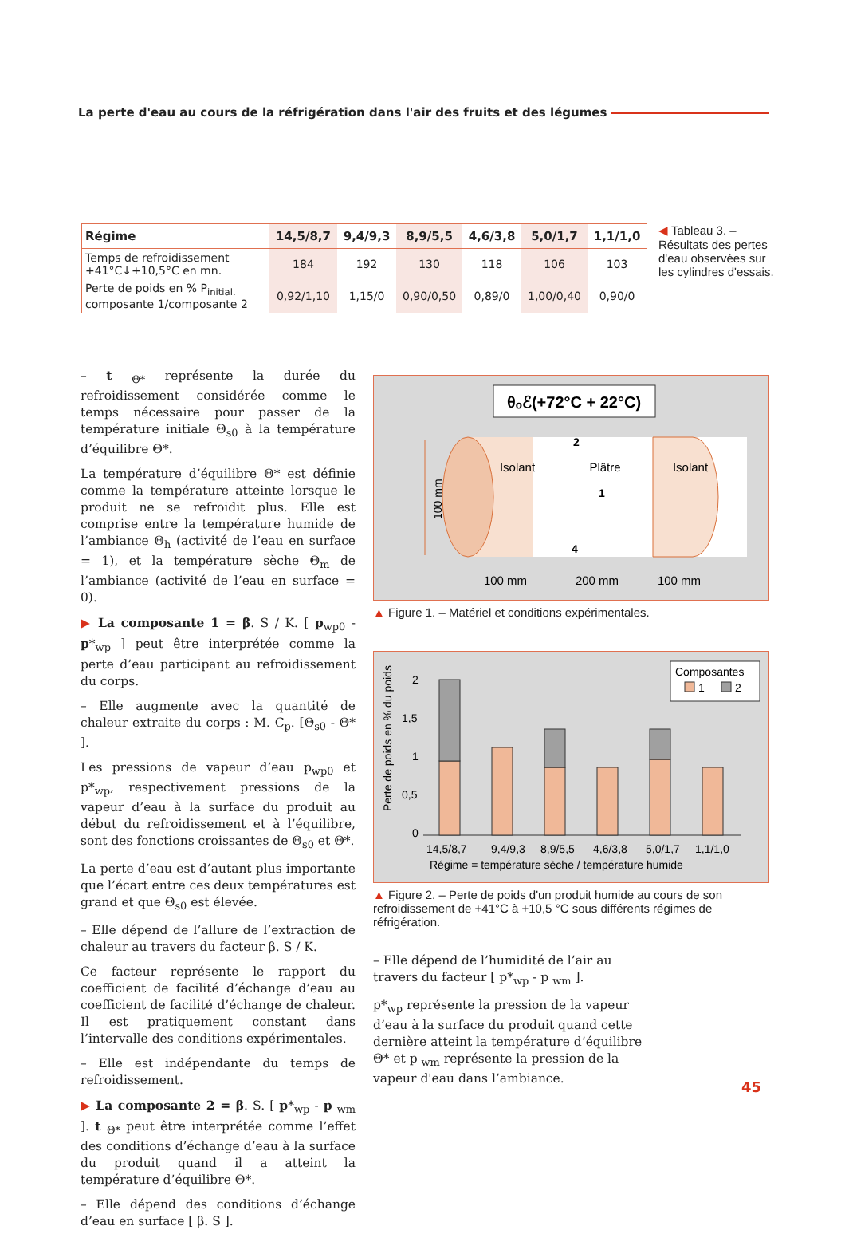La perte d'eau au cours de la réfrigération dans l'air des fruits et des légumes
| Régime | 14,5/8,7 | 9,4/9,3 | 8,9/5,5 | 4,6/3,8 | 5,0/1,7 | 1,1/1,0 |
| --- | --- | --- | --- | --- | --- | --- |
| Temps de refroidissement +41°C↓+10,5°C en mn. | 184 | 192 | 130 | 118 | 106 | 103 |
| Perte de poids en % P<sub>initial.</sub> composante 1/composante 2 | 0,92/1,10 | 1,15/0 | 0,90/0,50 | 0,89/0 | 1,00/0,40 | 0,90/0 |
◀ Tableau 3. – Résultats des pertes d'eau observées sur les cylindres d'essais.
– t <sub>Θ*</sub> représente la durée du refroidissement considérée comme le temps nécessaire pour passer de la température initiale Θ<sub>s0</sub> à la température d’équilibre Θ*.
La température d’équilibre Θ* est définie comme la température atteinte lorsque le produit ne se refroidit plus. Elle est comprise entre la température humide de l’ambiance Θ<sub>h</sub> (activité de l’eau en surface = 1), et la température sèche Θ<sub>m</sub> de l’ambiance (activité de l’eau en surface = 0).
▶ La composante 1 = β. S / K. [ p<sub>wp0</sub> - p*<sub>wp</sub> ] peut être interprétée comme la perte d’eau participant au refroidissement du corps.
– Elle augmente avec la quantité de chaleur extraite du corps : M. C<sub>p</sub>. [Θ<sub>s0</sub> - Θ* ].
Les pressions de vapeur d’eau p<sub>wp0</sub> et p*<sub>wp</sub>, respectivement pressions de la vapeur d’eau à la surface du produit au début du refroidissement et à l’équilibre, sont des fonctions croissantes de Θ<sub>s0</sub> et Θ*.
La perte d’eau est d’autant plus importante que l’écart entre ces deux températures est grand et que Θ<sub>s0</sub> est élevée.
– Elle dépend de l’allure de l’extraction de chaleur au travers du facteur β. S / K.
Ce facteur représente le rapport du coefficient de facilité d’échange d’eau au coefficient de facilité d’échange de chaleur. Il est pratiquement constant dans l’intervalle des conditions expérimentales.
– Elle est indépendante du temps de refroidissement.
▶ La composante 2 = β. S. [ p*<sub>wp</sub> - p <sub>wm</sub> ]. t <sub>Θ*</sub> peut être interprétée comme l’effet des conditions d’échange d’eau à la surface du produit quand il a atteint la température d’équilibre Θ*.
– Elle dépend des conditions d’échange d’eau en surface [ β. S ].
θₒℰ(+72°C + 22°C)
Isolant
Plâtre
Isolant
2
1
4
100 mm
100 mm
200 mm
100 mm
▲ Figure 1. – Matériel et conditions expérimentales.
Perte de poids en % du poids
2
1,5
1
0,5
0
14,5/8,7
9,4/9,3
8,9/5,5
4,6/3,8
5,0/1,7
1,1/1,0
Régime = température sèche / température humide
Composantes
1
2
▲ Figure 2. – Perte de poids d'un produit humide au cours de son refroidissement de +41°C à +10,5 °C sous différents régimes de réfrigération.
– Elle dépend de l’humidité de l’air au travers du facteur [ p*<sub>wp</sub> - p <sub>wm</sub> ].
p*<sub>wp</sub> représente la pression de la vapeur d’eau à la surface du produit quand cette dernière atteint la température d’équilibre Θ* et p <sub>wm</sub> représente la pression de la vapeur d'eau dans l’ambiance.
45